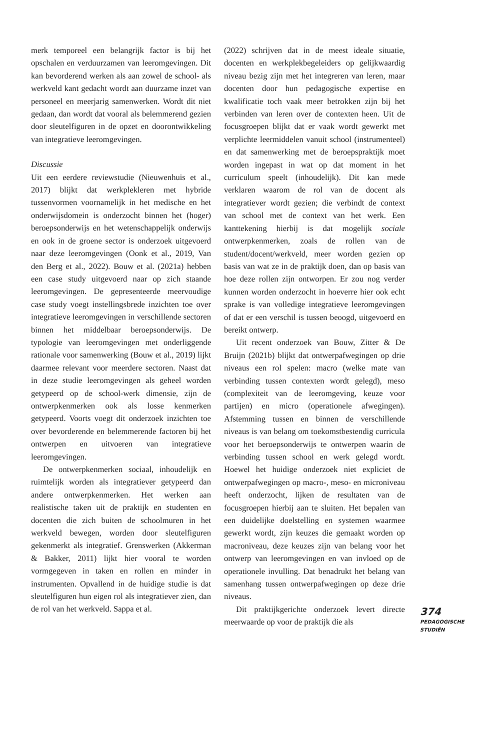merk temporeel een belangrijk factor is bij het opschalen en verduurzamen van leeromgevingen. Dit kan bevorderend werken als aan zowel de school- als werkveld kant gedacht wordt aan duurzame inzet van personeel en meerjarig samenwerken. Wordt dit niet gedaan, dan wordt dat vooral als belemmerend gezien door sleutelfiguren in de opzet en doorontwikkeling van integratieve leeromgevingen.
Discussie
Uit een eerdere reviewstudie (Nieuwenhuis et al., 2017) blijkt dat werkplekleren met hybride tussenvormen voornamelijk in het medische en het onderwijsdomein is onderzocht binnen het (hoger) beroepsonderwijs en het wetenschappelijk onderwijs en ook in de groene sector is onderzoek uitgevoerd naar deze leeromgevingen (Oonk et al., 2019, Van den Berg et al., 2022). Bouw et al. (2021a) hebben een case study uitgevoerd naar op zich staande leeromgevingen. De gepresenteerde meervoudige case study voegt instellingsbrede inzichten toe over integratieve leeromgevingen in verschillende sectoren binnen het middelbaar beroepsonderwijs. De typologie van leeromgevingen met onderliggende rationale voor samenwerking (Bouw et al., 2019) lijkt daarmee relevant voor meerdere sectoren. Naast dat in deze studie leeromgevingen als geheel worden getypeerd op de school-werk dimensie, zijn de ontwerpkenmerken ook als losse kenmerken getypeerd. Voorts voegt dit onderzoek inzichten toe over bevorderende en belemmerende factoren bij het ontwerpen en uitvoeren van integratieve leeromgevingen.
De ontwerpkenmerken sociaal, inhoudelijk en ruimtelijk worden als integratiever getypeerd dan andere ontwerpkenmerken. Het werken aan realistische taken uit de praktijk en studenten en docenten die zich buiten de schoolmuren in het werkveld bewegen, worden door sleutelfiguren gekenmerkt als integratief. Grenswerken (Akkerman & Bakker, 2011) lijkt hier vooral te worden vormgegeven in taken en rollen en minder in instrumenten. Opvallend in de huidige studie is dat sleutelfiguren hun eigen rol als integratiever zien, dan de rol van het werkveld. Sappa et al.
(2022) schrijven dat in de meest ideale situatie, docenten en werkplekbegeleiders op gelijkwaardig niveau bezig zijn met het integreren van leren, maar docenten door hun pedagogische expertise en kwalificatie toch vaak meer betrokken zijn bij het verbinden van leren over de contexten heen. Uit de focusgroepen blijkt dat er vaak wordt gewerkt met verplichte leermiddelen vanuit school (instrumenteel) en dat samenwerking met de beroepspraktijk moet worden ingepast in wat op dat moment in het curriculum speelt (inhoudelijk). Dit kan mede verklaren waarom de rol van de docent als integratiever wordt gezien; die verbindt de context van school met de context van het werk. Een kanttekening hierbij is dat mogelijk sociale ontwerpkenmerken, zoals de rollen van de student/docent/werkveld, meer worden gezien op basis van wat ze in de praktijk doen, dan op basis van hoe deze rollen zijn ontworpen. Er zou nog verder kunnen worden onderzocht in hoeverre hier ook echt sprake is van volledige integratieve leeromgevingen of dat er een verschil is tussen beoogd, uitgevoerd en bereikt ontwerp.
Uit recent onderzoek van Bouw, Zitter & De Bruijn (2021b) blijkt dat ontwerpafwegingen op drie niveaus een rol spelen: macro (welke mate van verbinding tussen contexten wordt gelegd), meso (complexiteit van de leeromgeving, keuze voor partijen) en micro (operationele afwegingen). Afstemming tussen en binnen de verschillende niveaus is van belang om toekomstbestendig curricula voor het beroepsonderwijs te ontwerpen waarin de verbinding tussen school en werk gelegd wordt. Hoewel het huidige onderzoek niet expliciet de ontwerpafwegingen op macro-, meso- en microniveau heeft onderzocht, lijken de resultaten van de focusgroepen hierbij aan te sluiten. Het bepalen van een duidelijke doelstelling en systemen waarmee gewerkt wordt, zijn keuzes die gemaakt worden op macroniveau, deze keuzes zijn van belang voor het ontwerp van leeromgevingen en van invloed op de operationele invulling. Dat benadrukt het belang van samenhang tussen ontwerpafwegingen op deze drie niveaus.
Dit praktijkgerichte onderzoek levert directe meerwaarde op voor de praktijk die als
374
PEDAGOGISCHE
STUDIËN